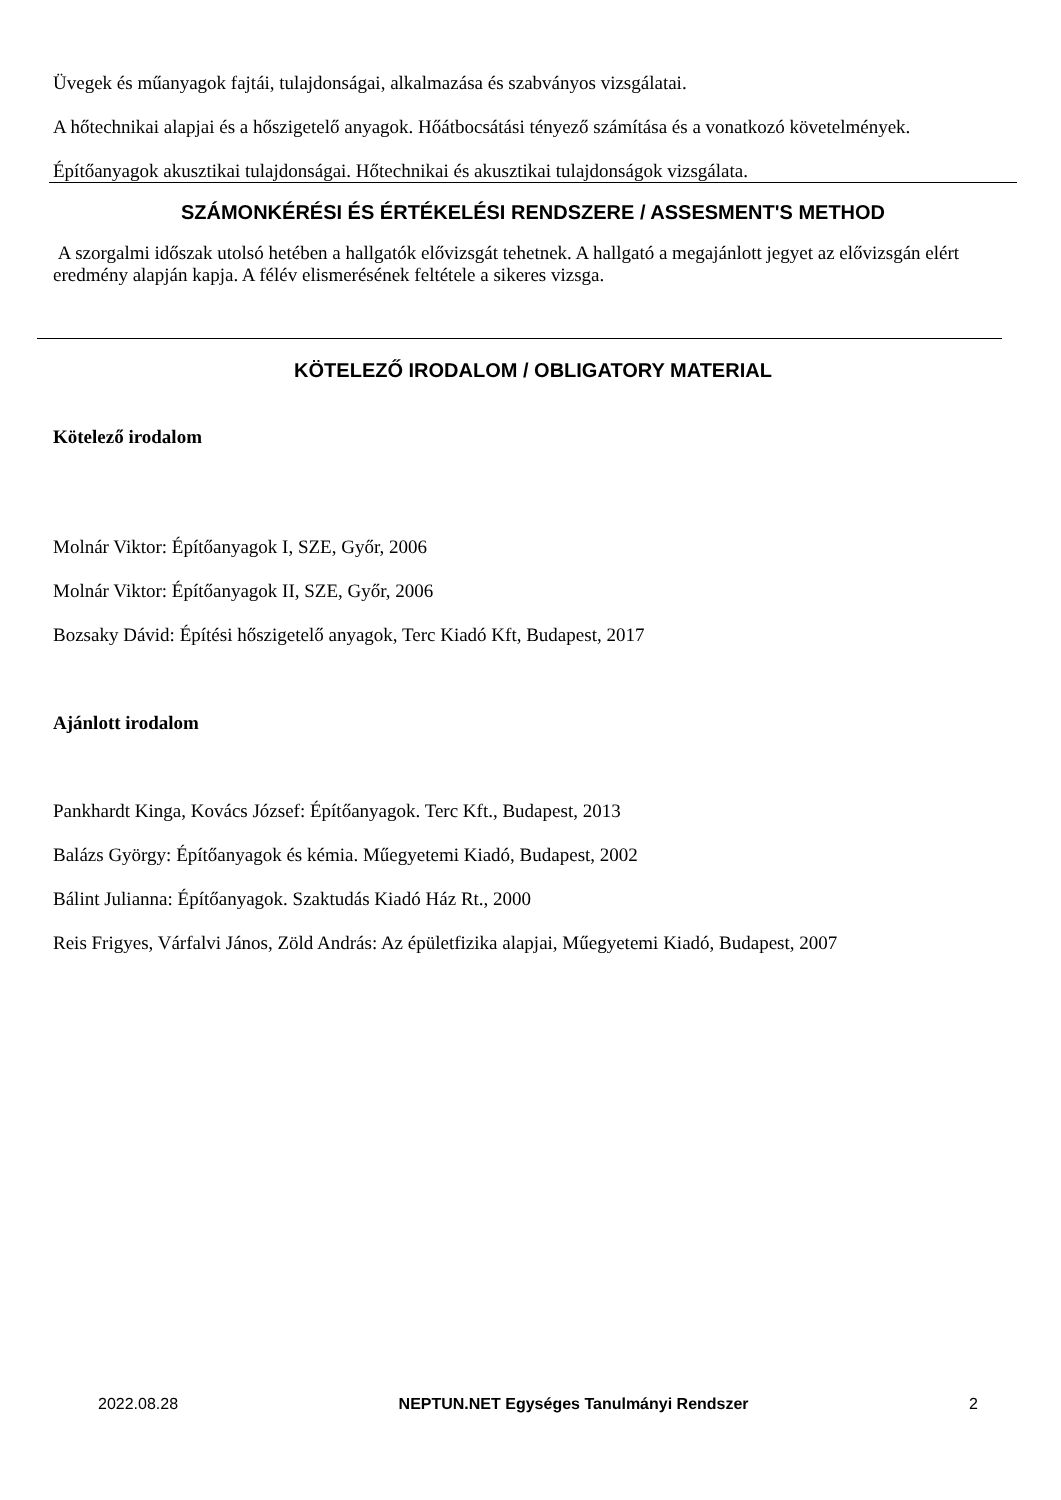Üvegek és műanyagok fajtái, tulajdonságai, alkalmazása és szabványos vizsgálatai.
A hőtechnikai alapjai és a hőszigetelő anyagok. Hőátbocsátási tényező számítása és a vonatkozó követelmények.
Építőanyagok akusztikai tulajdonságai. Hőtechnikai és akusztikai tulajdonságok vizsgálata.
SZÁMONKÉRÉSI ÉS ÉRTÉKELÉSI RENDSZERE / ASSESMENT'S METHOD
A szorgalmi időszak utolsó hetében a hallgatók elővizsgát tehetnek. A hallgató a megajánlott jegyet az elővizsgán elért eredmény alapján kapja. A félév elismerésének feltétele a sikeres vizsga.
KÖTELEZŐ IRODALOM / OBLIGATORY MATERIAL
Kötelező irodalom
Molnár Viktor: Építőanyagok I, SZE, Győr, 2006
Molnár Viktor: Építőanyagok II, SZE, Győr, 2006
Bozsaky Dávid: Építési hőszigetelő anyagok, Terc Kiadó Kft, Budapest, 2017
Ajánlott irodalom
Pankhardt Kinga, Kovács József: Építőanyagok. Terc Kft., Budapest, 2013
Balázs György: Építőanyagok és kémia. Műegyetemi Kiadó, Budapest, 2002
Bálint Julianna: Építőanyagok. Szaktudás Kiadó Ház Rt., 2000
Reis Frigyes, Várfalvi János, Zöld András: Az épületfizika alapjai, Műegyetemi Kiadó, Budapest, 2007
2022.08.28 NEPTUN.NET Egységes Tanulmányi Rendszer 2